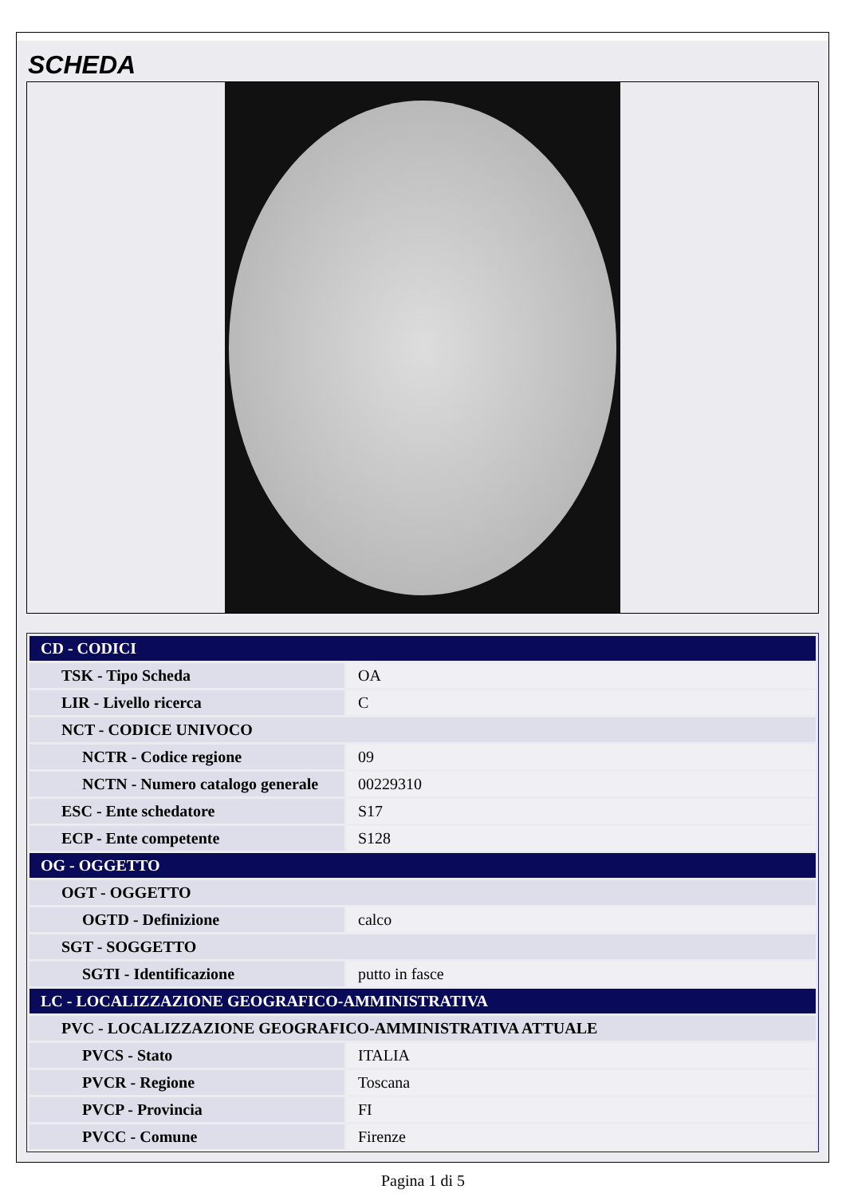SCHEDA
| CD - CODICI | |
| TSK - Tipo Scheda | OA |
| LIR - Livello ricerca | C |
| NCT - CODICE UNIVOCO | |
| NCTR - Codice regione | 09 |
| NCTN - Numero catalogo generale | 00229310 |
| ESC - Ente schedatore | S17 |
| ECP - Ente competente | S128 |
| OG - OGGETTO | |
| OGT - OGGETTO | |
| OGTD - Definizione | calco |
| SGT - SOGGETTO | |
| SGTI - Identificazione | putto in fasce |
| LC - LOCALIZZAZIONE GEOGRAFICO-AMMINISTRATIVA | |
| PVC - LOCALIZZAZIONE GEOGRAFICO-AMMINISTRATIVA ATTUALE | |
| PVCS - Stato | ITALIA |
| PVCR - Regione | Toscana |
| PVCP - Provincia | FI |
| PVCC - Comune | Firenze |
Pagina 1 di 5